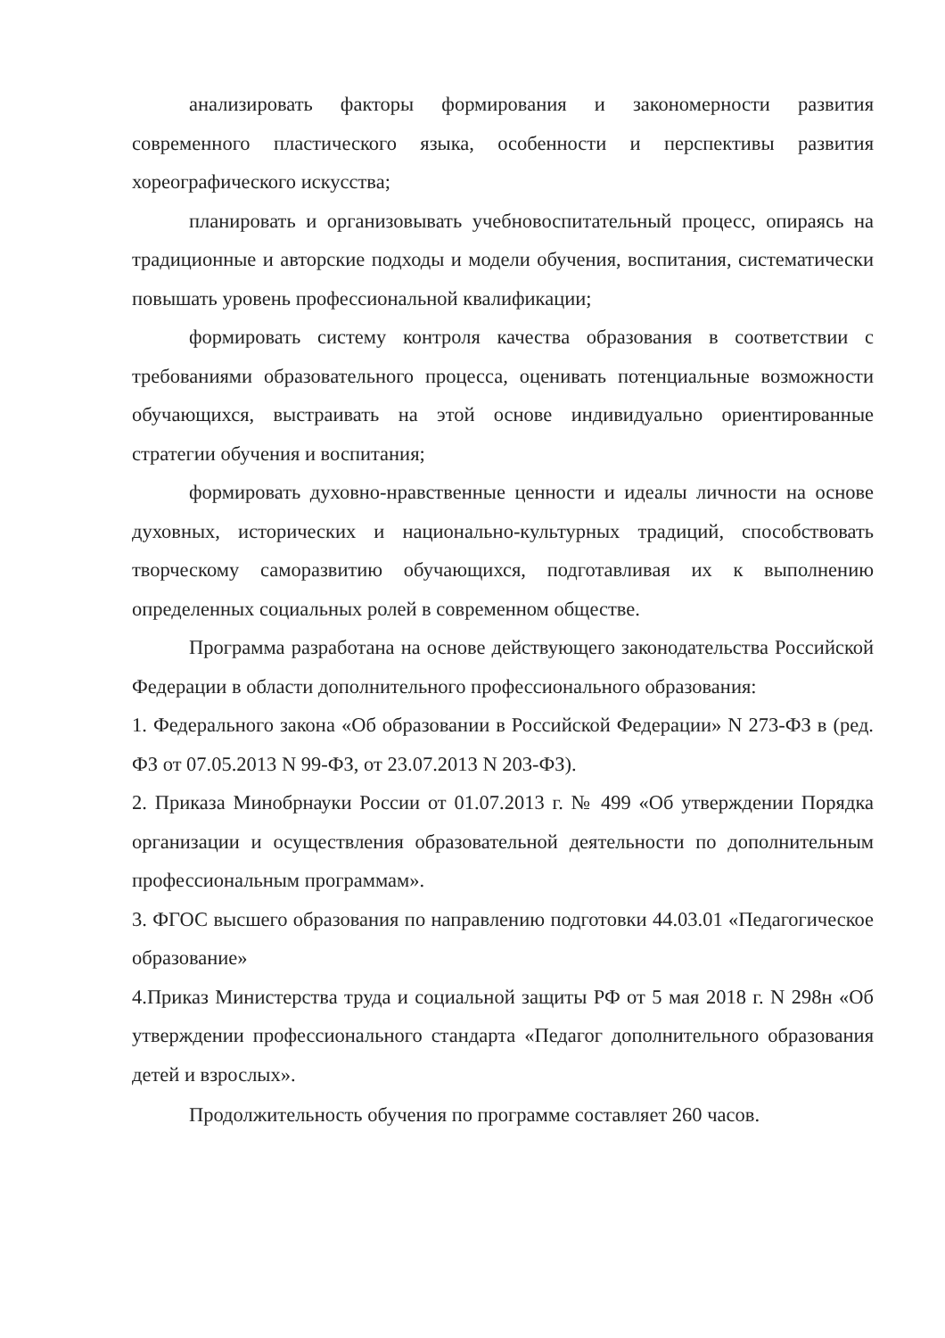анализировать факторы формирования и закономерности развития современного пластического языка, особенности и перспективы развития хореографического искусства;
планировать и организовывать учебновоспитательный процесс, опираясь на традиционные и авторские подходы и модели обучения, воспитания, систематически повышать уровень профессиональной квалификации;
формировать систему контроля качества образования в соответствии с требованиями образовательного процесса, оценивать потенциальные возможности обучающихся, выстраивать на этой основе индивидуально ориентированные стратегии обучения и воспитания;
формировать духовно-нравственные ценности и идеалы личности на основе духовных, исторических и национально-культурных традиций, способствовать творческому саморазвитию обучающихся, подготавливая их к выполнению определенных социальных ролей в современном обществе.
Программа разработана на основе действующего законодательства Российской Федерации в области дополнительного профессионального образования:
1. Федерального закона «Об образовании в Российской Федерации» N 273-ФЗ в (ред. ФЗ от 07.05.2013 N 99-ФЗ, от 23.07.2013 N 203-ФЗ).
2. Приказа Минобрнауки России от 01.07.2013 г. № 499 «Об утверждении Порядка организации и осуществления образовательной деятельности по дополнительным профессиональным программам».
3. ФГОС высшего образования по направлению подготовки 44.03.01 «Педагогическое образование»
4.Приказ Министерства труда и социальной защиты РФ от 5 мая 2018 г. N 298н «Об утверждении профессионального стандарта «Педагог дополнительного образования детей и взрослых».
Продолжительность обучения по программе составляет 260 часов.